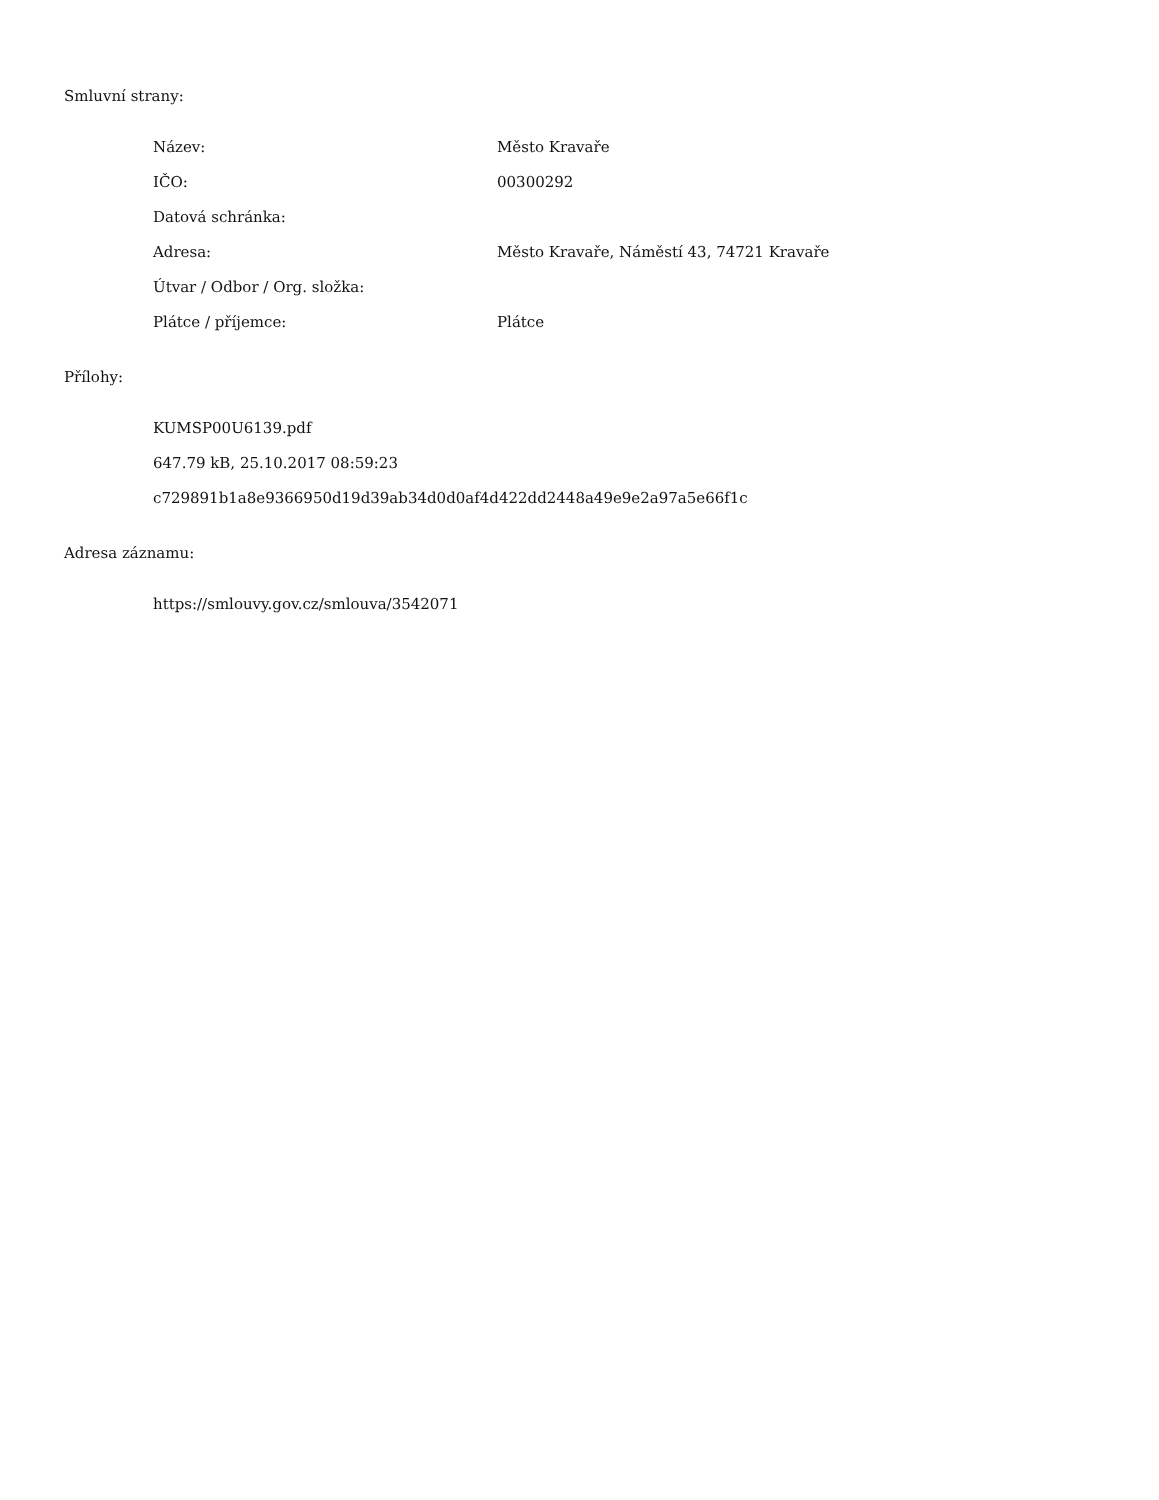Smluvní strany:
| Název: | Město Kravaře |
| IČO: | 00300292 |
| Datová schránka: | |
| Adresa: | Město Kravaře, Náměstí 43, 74721 Kravaře |
| Útvar / Odbor / Org. složka: | |
| Plátce / příjemce: | Plátce |
Přílohy:
KUMSP00U6139.pdf
647.79 kB, 25.10.2017 08:59:23
c729891b1a8e9366950d19d39ab34d0d0af4d422dd2448a49e9e2a97a5e66f1c
Adresa záznamu:
https://smlouvy.gov.cz/smlouva/3542071